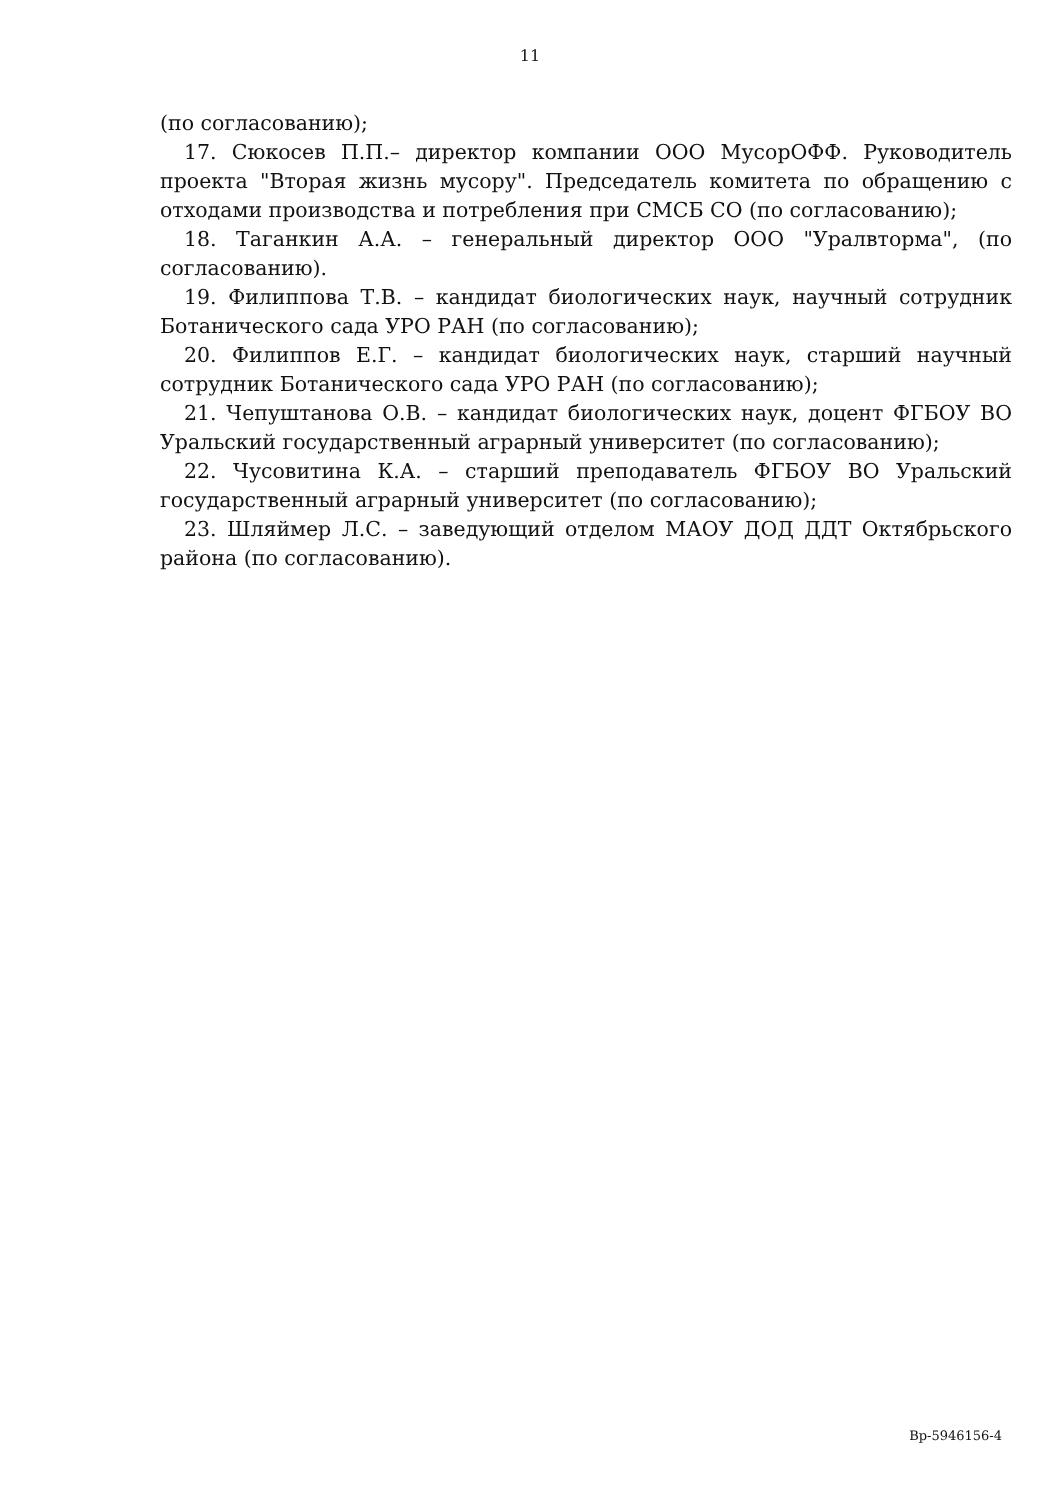11
(по согласованию);
17. Сюкосев П.П.– директор компании ООО МусорОФФ. Руководитель проекта "Вторая жизнь мусору". Председатель комитета по обращению с отходами производства и потребления при СМСБ СО (по согласованию);
18. Таганкин А.А. – генеральный директор ООО "Уралвторма", (по согласованию).
19. Филиппова Т.В. – кандидат биологических наук, научный сотрудник Ботанического сада УРО РАН (по согласованию);
20. Филиппов Е.Г. – кандидат биологических наук, старший научный сотрудник Ботанического сада УРО РАН (по согласованию);
21. Чепуштанова О.В. – кандидат биологических наук, доцент ФГБОУ ВО Уральский государственный аграрный университет (по согласованию);
22. Чусовитина К.А. – старший преподаватель ФГБОУ ВО Уральский государственный аграрный университет (по согласованию);
23. Шляймер Л.С. – заведующий отделом МАОУ ДОД ДДТ Октябрьского района (по согласованию).
Вр-5946156-4